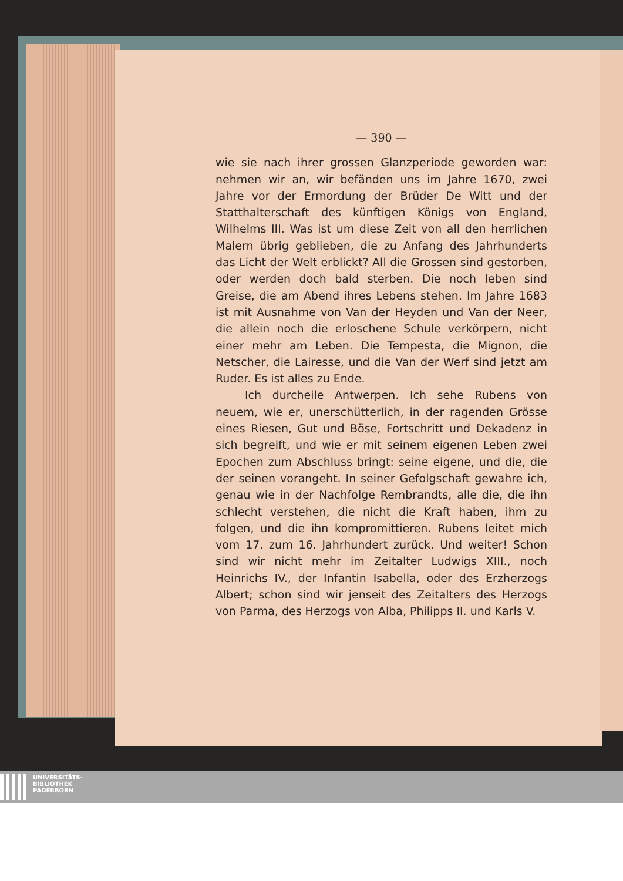— 390 —
wie sie nach ihrer grossen Glanzperiode geworden war: nehmen wir an, wir befänden uns im Jahre 1670, zwei Jahre vor der Ermordung der Brüder De Witt und der Statthalterschaft des künftigen Königs von England, Wilhelms III. Was ist um diese Zeit von all den herrlichen Malern übrig geblieben, die zu Anfang des Jahrhunderts das Licht der Welt erblickt? All die Grossen sind gestorben, oder werden doch bald sterben. Die noch leben sind Greise, die am Abend ihres Lebens stehen. Im Jahre 1683 ist mit Ausnahme von Van der Heyden und Van der Neer, die allein noch die erloschene Schule verkörpern, nicht einer mehr am Leben. Die Tempesta, die Mignon, die Netscher, die Lairesse, und die Van der Werf sind jetzt am Ruder. Es ist alles zu Ende.
Ich durcheile Antwerpen. Ich sehe Rubens von neuem, wie er, unerschütterlich, in der ragenden Grösse eines Riesen, Gut und Böse, Fortschritt und Dekadenz in sich begreift, und wie er mit seinem eigenen Leben zwei Epochen zum Abschluss bringt: seine eigene, und die, die der seinen vorangeht. In seiner Gefolgschaft gewahre ich, genau wie in der Nachfolge Rembrandts, alle die, die ihn schlecht verstehen, die nicht die Kraft haben, ihm zu folgen, und die ihn kompromittieren. Rubens leitet mich vom 17. zum 16. Jahrhundert zurück. Und weiter! Schon sind wir nicht mehr im Zeitalter Ludwigs XIII., noch Heinrichs IV., der Infantin Isabella, oder des Erzherzogs Albert; schon sind wir jenseit des Zeitalters des Herzogs von Parma, des Herzogs von Alba, Philipps II. und Karls V.
UNIVERSITÄTS-
BIBLIOTHEK
PADERBORN